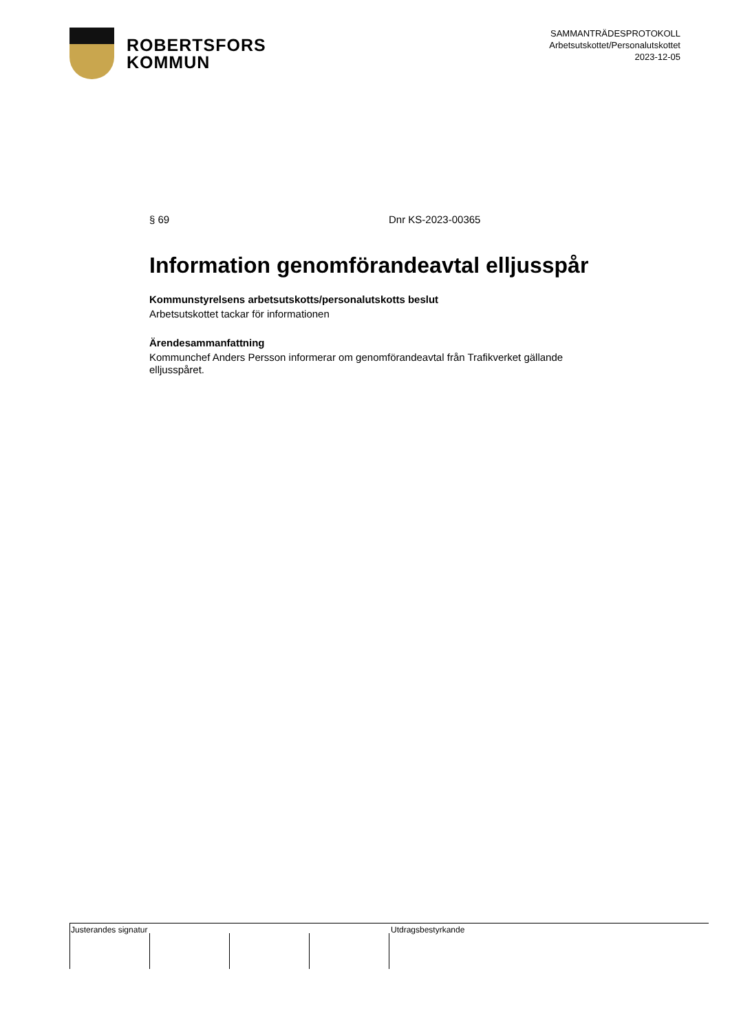ROBERTSFORS
KOMMUN
SAMMANTRÄDESPROTOKOLL
Arbetsutskottet/Personalutskottet
2023-12-05
§ 69 Dnr KS-2023-00365
Information genomförandeavtal elljusspår
Kommunstyrelsens arbetsutskotts/personalutskotts beslut
Arbetsutskottet tackar för informationen
Ärendesammanfattning
Kommunchef Anders Persson informerar om genomförandeavtal från Trafikverket gällande elljusspåret.
Justerandes signatur Utdragsbestyrkande